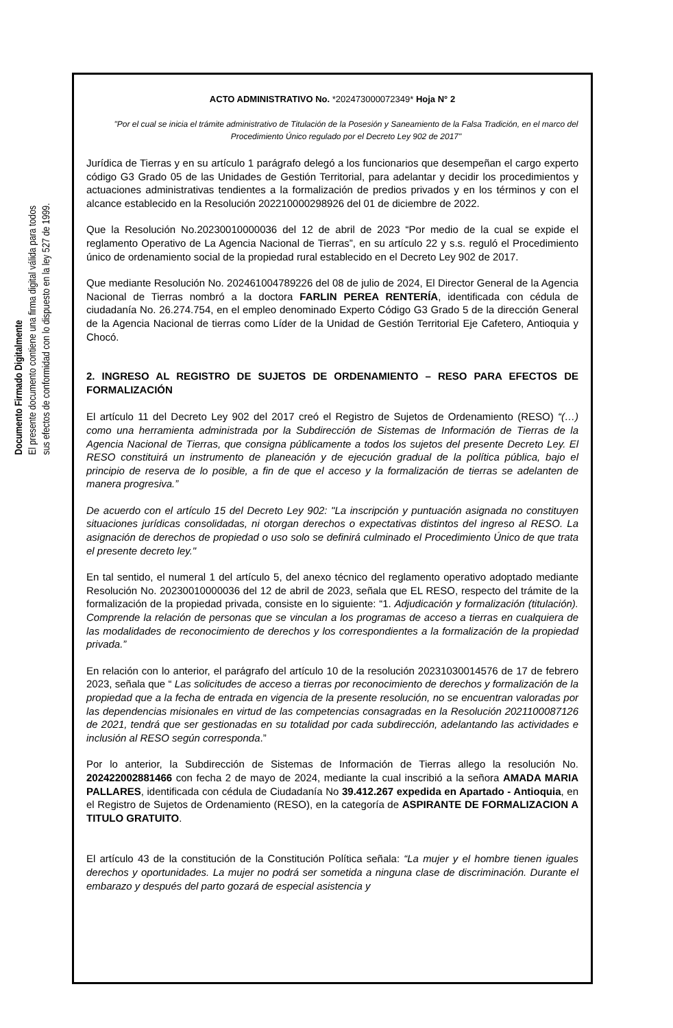Documento Firmado Digitalmente
El presente documento contiene una firma digital válida para todos
sus efectos de conformidad con lo dispuesto en la ley 527 de 1999.
ACTO ADMINISTRATIVO No. *202473000072349* Hoja N° 2
"Por el cual se inicia el trámite administrativo de Titulación de la Posesión y Saneamiento de la Falsa Tradición, en el marco del Procedimiento Único regulado por el Decreto Ley 902 de 2017"
Jurídica de Tierras y en su artículo 1 parágrafo delegó a los funcionarios que desempeñan el cargo experto código G3 Grado 05 de las Unidades de Gestión Territorial, para adelantar y decidir los procedimientos y actuaciones administrativas tendientes a la formalización de predios privados y en los términos y con el alcance establecido en la Resolución 202210000298926 del 01 de diciembre de 2022.
Que la Resolución No.20230010000036 del 12 de abril de 2023 “Por medio de la cual se expide el reglamento Operativo de La Agencia Nacional de Tierras”, en su artículo 22 y s.s. reguló el Procedimiento único de ordenamiento social de la propiedad rural establecido en el Decreto Ley 902 de 2017.
Que mediante Resolución No. 202461004789226 del 08 de julio de 2024, El Director General de la Agencia Nacional de Tierras nombró a la doctora FARLIN PEREA RENTERÍA, identificada con cédula de ciudadanía No. 26.274.754, en el empleo denominado Experto Código G3 Grado 5 de la dirección General de la Agencia Nacional de tierras como Líder de la Unidad de Gestión Territorial Eje Cafetero, Antioquia y Chocó.
2. INGRESO AL REGISTRO DE SUJETOS DE ORDENAMIENTO – RESO PARA EFECTOS DE FORMALIZACIÓN
El artículo 11 del Decreto Ley 902 del 2017 creó el Registro de Sujetos de Ordenamiento (RESO) “(…) como una herramienta administrada por la Subdirección de Sistemas de Información de Tierras de la Agencia Nacional de Tierras, que consigna públicamente a todos los sujetos del presente Decreto Ley. El RESO constituirá un instrumento de planeación y de ejecución gradual de la política pública, bajo el principio de reserva de lo posible, a fin de que el acceso y la formalización de tierras se adelanten de manera progresiva.”
De acuerdo con el artículo 15 del Decreto Ley 902: "La inscripción y puntuación asignada no constituyen situaciones jurídicas consolidadas, ni otorgan derechos o expectativas distintos del ingreso al RESO. La asignación de derechos de propiedad o uso solo se definirá culminado el Procedimiento Único de que trata el presente decreto ley."
En tal sentido, el numeral 1 del artículo 5, del anexo técnico del reglamento operativo adoptado mediante Resolución No. 20230010000036 del 12 de abril de 2023, señala que EL RESO, respecto del trámite de la formalización de la propiedad privada, consiste en lo siguiente: “1. Adjudicación y formalización (titulación). Comprende la relación de personas que se vinculan a los programas de acceso a tierras en cualquiera de las modalidades de reconocimiento de derechos y los correspondientes a la formalización de la propiedad privada.”
En relación con lo anterior, el parágrafo del artículo 10 de la resolución 20231030014576 de 17 de febrero 2023, señala que “ Las solicitudes de acceso a tierras por reconocimiento de derechos y formalización de la propiedad que a la fecha de entrada en vigencia de la presente resolución, no se encuentran valoradas por las dependencias misionales en virtud de las competencias consagradas en la Resolución 2021100087126 de 2021, tendrá que ser gestionadas en su totalidad por cada subdirección, adelantando las actividades e inclusión al RESO según corresponda.”
Por lo anterior, la Subdirección de Sistemas de Información de Tierras allego la resolución No. 202422002881466 con fecha 2 de mayo de 2024, mediante la cual inscribió a la señora AMADA MARIA PALLARES, identificada con cédula de Ciudadanía No 39.412.267 expedida en Apartado - Antioquia, en el Registro de Sujetos de Ordenamiento (RESO), en la categoría de ASPIRANTE DE FORMALIZACION A TITULO GRATUITO.
El artículo 43 de la constitución de la Constitución Política señala: “La mujer y el hombre tienen iguales derechos y oportunidades. La mujer no podrá ser sometida a ninguna clase de discriminación. Durante el embarazo y después del parto gozará de especial asistencia y